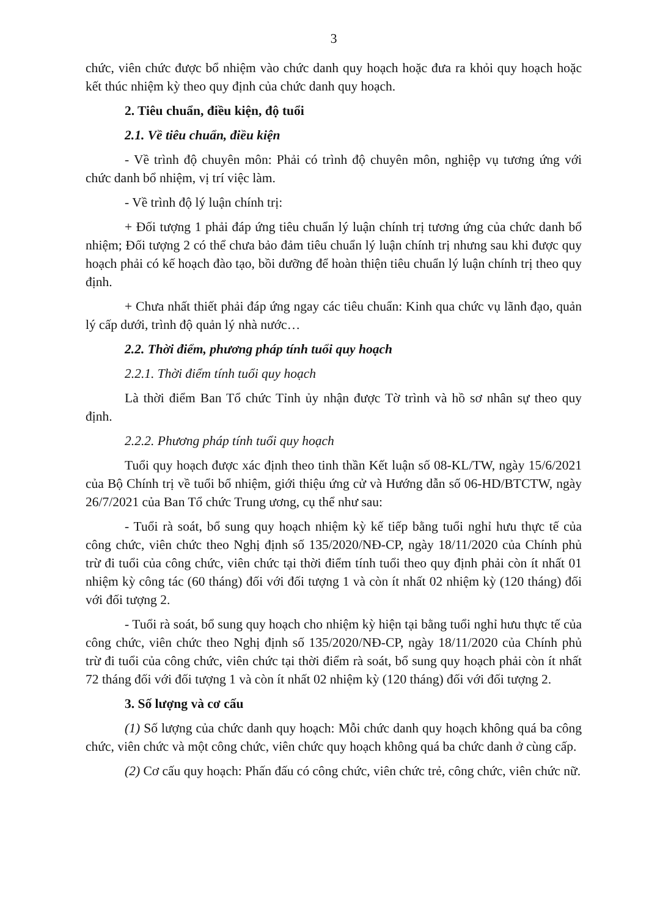3
chức, viên chức được bổ nhiệm vào chức danh quy hoạch hoặc đưa ra khỏi quy hoạch hoặc kết thúc nhiệm kỳ theo quy định của chức danh quy hoạch.
2. Tiêu chuẩn, điều kiện, độ tuổi
2.1. Về tiêu chuẩn, điều kiện
- Về trình độ chuyên môn: Phải có trình độ chuyên môn, nghiệp vụ tương ứng với chức danh bổ nhiệm, vị trí việc làm.
- Về trình độ lý luận chính trị:
+ Đối tượng 1 phải đáp ứng tiêu chuẩn lý luận chính trị tương ứng của chức danh bổ nhiệm; Đối tượng 2 có thể chưa bảo đảm tiêu chuẩn lý luận chính trị nhưng sau khi được quy hoạch phải có kế hoạch đào tạo, bồi dưỡng để hoàn thiện tiêu chuẩn lý luận chính trị theo quy định.
+ Chưa nhất thiết phải đáp ứng ngay các tiêu chuẩn: Kinh qua chức vụ lãnh đạo, quản lý cấp dưới, trình độ quản lý nhà nước…
2.2. Thời điểm, phương pháp tính tuổi quy hoạch
2.2.1. Thời điểm tính tuổi quy hoạch
Là thời điểm Ban Tổ chức Tỉnh ủy nhận được Tờ trình và hồ sơ nhân sự theo quy định.
2.2.2. Phương pháp tính tuổi quy hoạch
Tuổi quy hoạch được xác định theo tinh thần Kết luận số 08-KL/TW, ngày 15/6/2021 của Bộ Chính trị về tuổi bổ nhiệm, giới thiệu ứng cử và Hướng dẫn số 06-HD/BTCTW, ngày 26/7/2021 của Ban Tổ chức Trung ương, cụ thể như sau:
- Tuổi rà soát, bổ sung quy hoạch nhiệm kỳ kế tiếp bằng tuổi nghỉ hưu thực tế của công chức, viên chức theo Nghị định số 135/2020/NĐ-CP, ngày 18/11/2020 của Chính phủ trừ đi tuổi của công chức, viên chức tại thời điểm tính tuổi theo quy định phải còn ít nhất 01 nhiệm kỳ công tác (60 tháng) đối với đối tượng 1 và còn ít nhất 02 nhiệm kỳ (120 tháng) đối với đối tượng 2.
- Tuổi rà soát, bổ sung quy hoạch cho nhiệm kỳ hiện tại bằng tuổi nghỉ hưu thực tế của công chức, viên chức theo Nghị định số 135/2020/NĐ-CP, ngày 18/11/2020 của Chính phủ trừ đi tuổi của công chức, viên chức tại thời điểm rà soát, bổ sung quy hoạch phải còn ít nhất 72 tháng đối với đối tượng 1 và còn ít nhất 02 nhiệm kỳ (120 tháng) đối với đối tượng 2.
3. Số lượng và cơ cấu
(1) Số lượng của chức danh quy hoạch: Mỗi chức danh quy hoạch không quá ba công chức, viên chức và một công chức, viên chức quy hoạch không quá ba chức danh ở cùng cấp.
(2) Cơ cấu quy hoạch: Phấn đấu có công chức, viên chức trẻ, công chức, viên chức nữ.